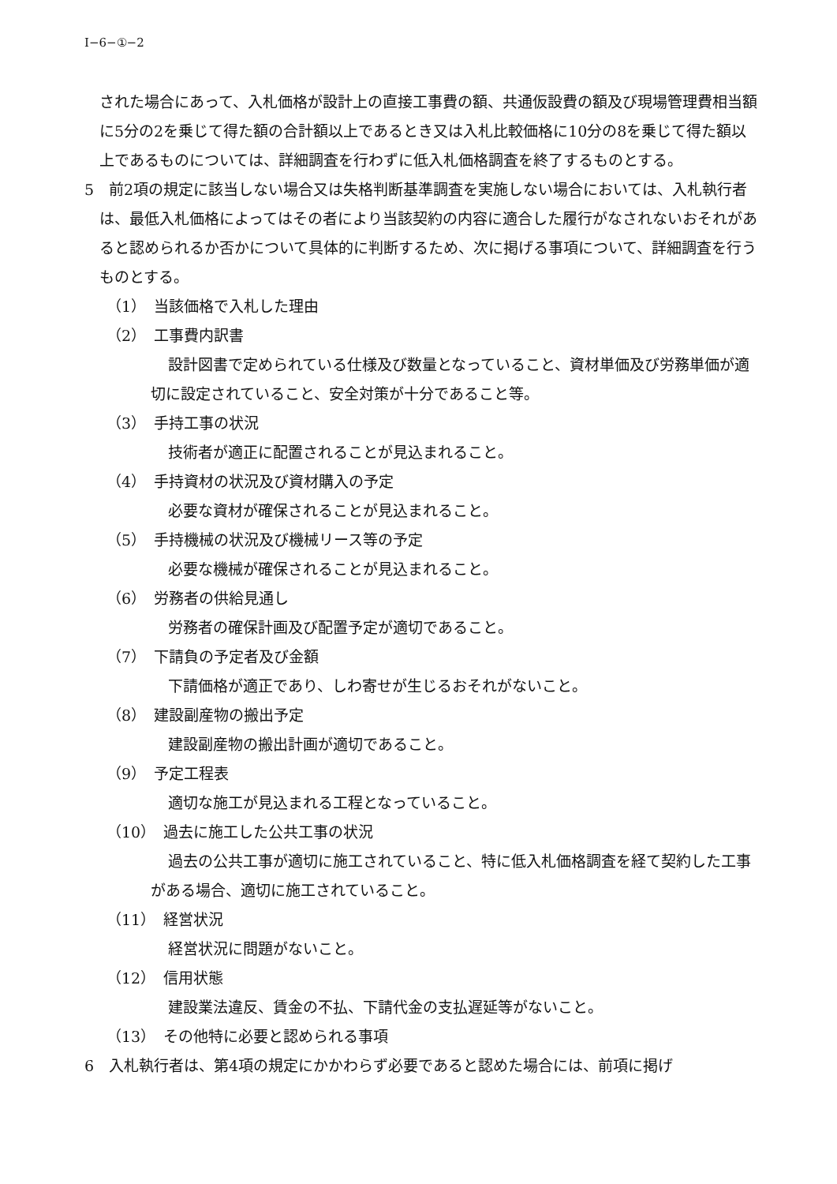Ⅰ−6−①−2
された場合にあって、入札価格が設計上の直接工事費の額、共通仮設費の額及び現場管理費相当額に5分の2を乗じて得た額の合計額以上であるとき又は入札比較価格に10分の8を乗じて得た額以上であるものについては、詳細調査を行わずに低入札価格調査を終了するものとする。
5　前2項の規定に該当しない場合又は失格判断基準調査を実施しない場合においては、入札執行者は、最低入札価格によってはその者により当該契約の内容に適合した履行がなされないおそれがあると認められるか否かについて具体的に判断するため、次に掲げる事項について、詳細調査を行うものとする。
（1）　当該価格で入札した理由
（2）　工事費内訳書
設計図書で定められている仕様及び数量となっていること、資材単価及び労務単価が適切に設定されていること、安全対策が十分であること等。
（3）　手持工事の状況
技術者が適正に配置されることが見込まれること。
（4）　手持資材の状況及び資材購入の予定
必要な資材が確保されることが見込まれること。
（5）　手持機械の状況及び機械リース等の予定
必要な機械が確保されることが見込まれること。
（6）　労務者の供給見通し
労務者の確保計画及び配置予定が適切であること。
（7）　下請負の予定者及び金額
下請価格が適正であり、しわ寄せが生じるおそれがないこと。
（8）　建設副産物の搬出予定
建設副産物の搬出計画が適切であること。
（9）　予定工程表
適切な施工が見込まれる工程となっていること。
（10）　過去に施工した公共工事の状況
過去の公共工事が適切に施工されていること、特に低入札価格調査を経て契約した工事がある場合、適切に施工されていること。
（11）　経営状況
経営状況に問題がないこと。
（12）　信用状態
建設業法違反、賃金の不払、下請代金の支払遅延等がないこと。
（13）　その他特に必要と認められる事項
6　入札執行者は、第4項の規定にかかわらず必要であると認めた場合には、前項に掲げ